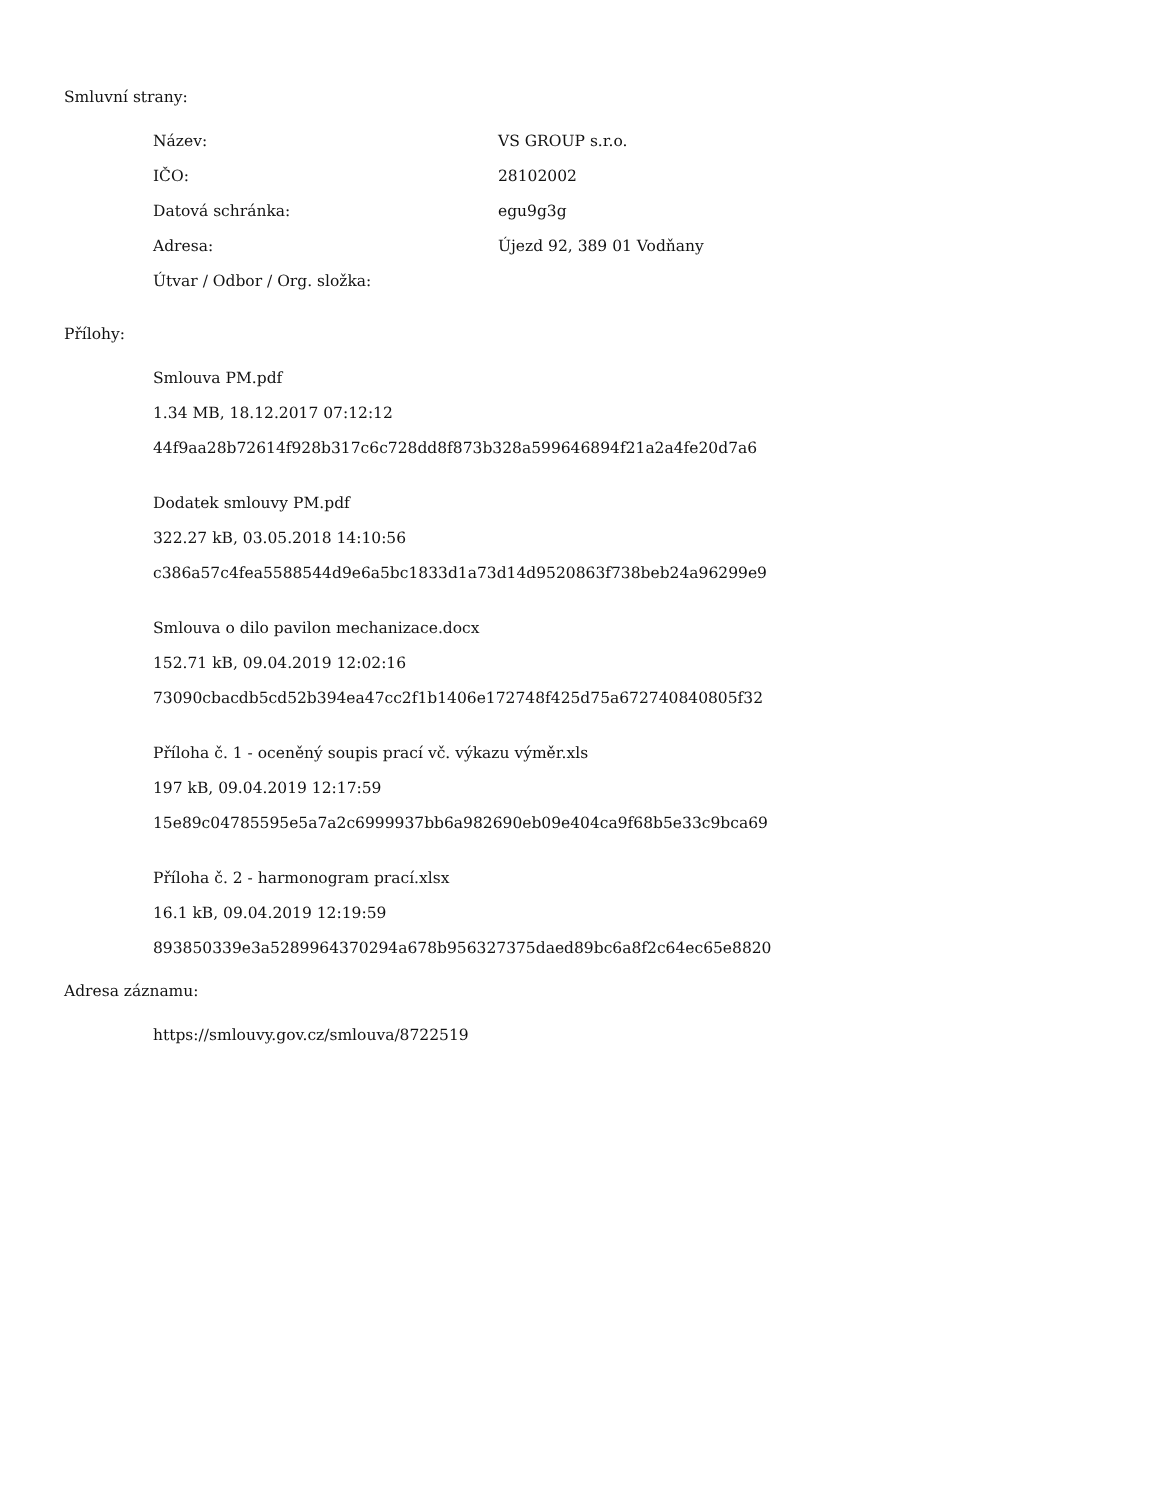Smluvní strany:
| Název: | VS GROUP s.r.o. |
| IČO: | 28102002 |
| Datová schránka: | egu9g3g |
| Adresa: | Újezd 92, 389 01 Vodňany |
| Útvar / Odbor / Org. složka: | |
Přílohy:
Smlouva PM.pdf
1.34 MB, 18.12.2017 07:12:12
44f9aa28b72614f928b317c6c728dd8f873b328a599646894f21a2a4fe20d7a6
Dodatek smlouvy PM.pdf
322.27 kB, 03.05.2018 14:10:56
c386a57c4fea5588544d9e6a5bc1833d1a73d14d9520863f738beb24a96299e9
Smlouva o dilo pavilon mechanizace.docx
152.71 kB, 09.04.2019 12:02:16
73090cbacdb5cd52b394ea47cc2f1b1406e172748f425d75a672740840805f32
Příloha č. 1 - oceněný soupis prací vč. výkazu výměr.xls
197 kB, 09.04.2019 12:17:59
15e89c04785595e5a7a2c6999937bb6a982690eb09e404ca9f68b5e33c9bca69
Příloha č. 2 - harmonogram prací.xlsx
16.1 kB, 09.04.2019 12:19:59
893850339e3a5289964370294a678b956327375daed89bc6a8f2c64ec65e8820
Adresa záznamu:
https://smlouvy.gov.cz/smlouva/8722519